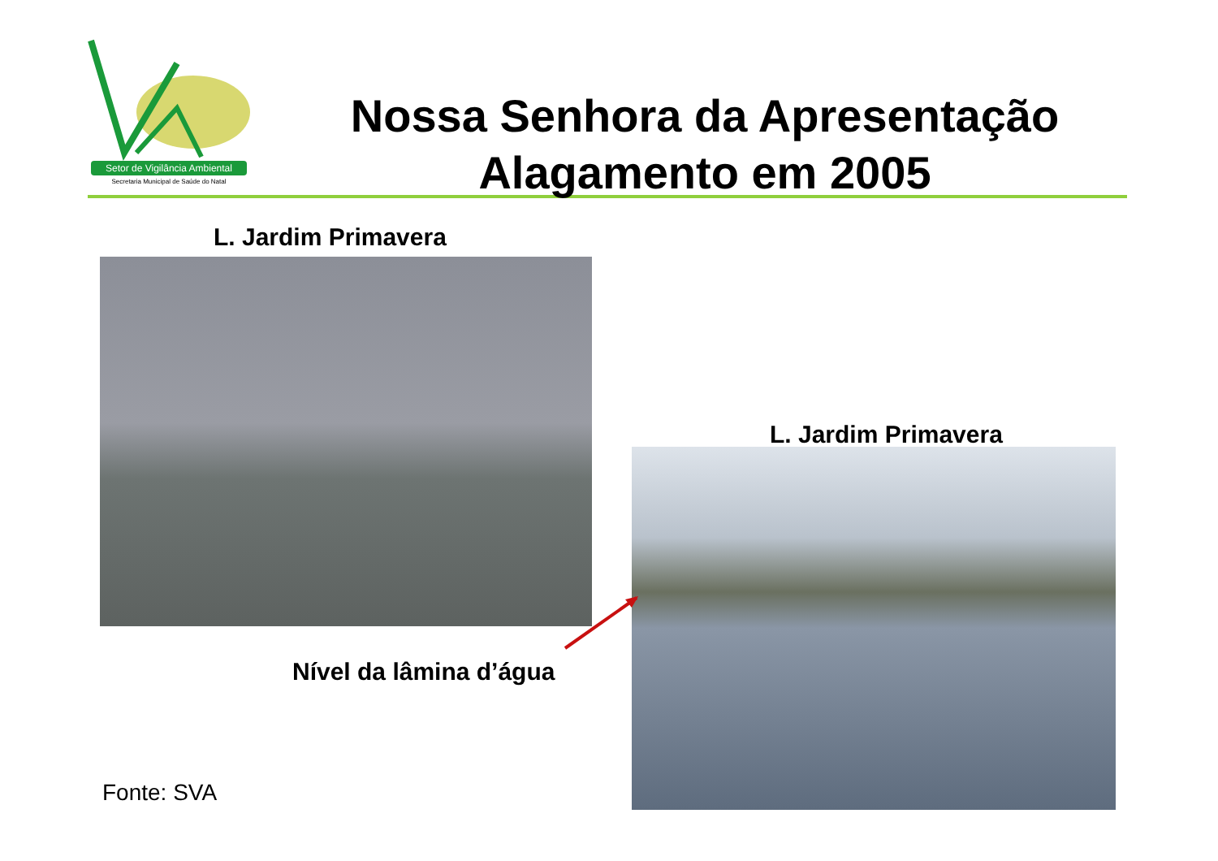Setor de Vigilância Ambiental
Secretaria Municipal de Saúde do Natal
Nossa Senhora da Apresentação
Alagamento em 2005
L. Jardim Primavera
L. Jardim Primavera
Nível da lâmina d’água
Fonte: SVA